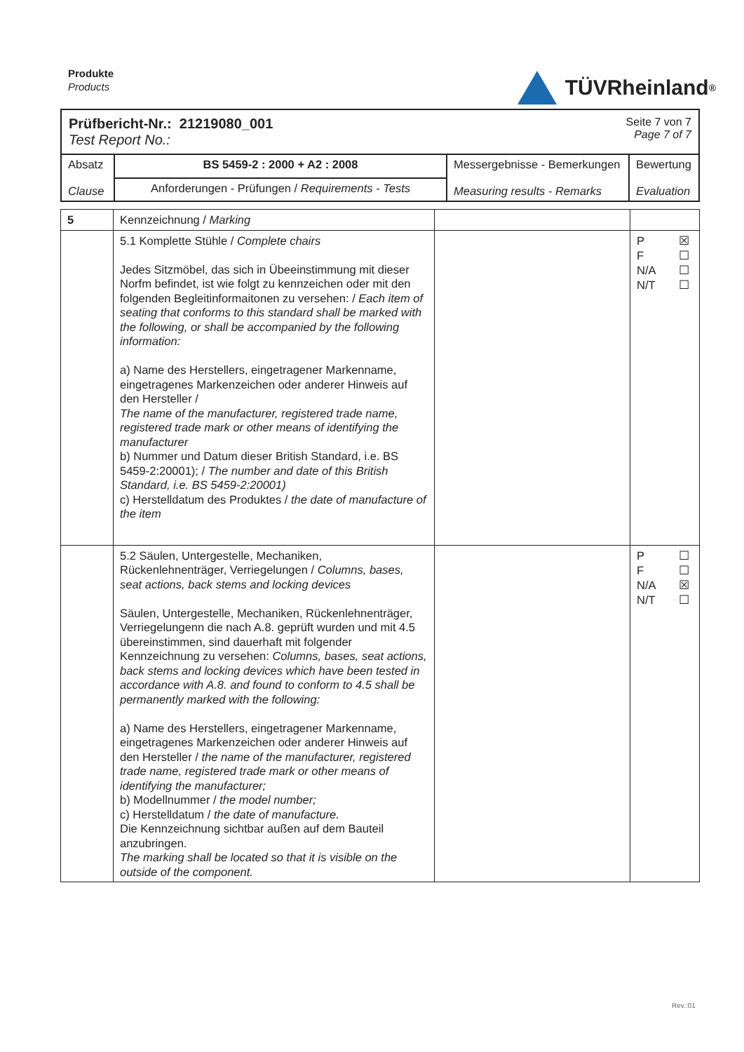Produkte
Products
TÜVRheinland<sup>®</sup>
| Prüfbericht-Nr.: 21219080_001 Test Report No.: Seite 7 von 7 Page 7 of 7 | | | |
| Absatz Clause | BS 5459-2 : 2000 + A2 : 2008 | Messergebnisse - Bemerkungen Measuring results - Remarks | Bewertung Evaluation |
| | Anforderungen - Prüfungen / Requirements - Tests | | |
| 5 | Kennzeichnung / Marking | | |
| | 5.1 Komplette Stühle / Complete chairs Jedes Sitzmöbel, das sich in Übeeinstimmung mit dieser Norfm befindet, ist wie folgt zu kennzeichen oder mit den folgenden Begleitinformaitonen zu versehen: / Each item of seating that conforms to this standard shall be marked with the following, or shall be accompanied by the following information: a) Name des Herstellers, eingetragener Markenname, eingetragenes Markenzeichen oder anderer Hinweis auf den Hersteller / The name of the manufacturer, registered trade name, registered trade mark or other means of identifying the manufacturer b) Nummer und Datum dieser British Standard, i.e. BS 5459-2:20001); / The number and date of this British Standard, i.e. BS 5459-2:20001) c) Herstelldatum des Produktes / the date of manufacture of the item | | P ☒ F ☐ N/A ☐ N/T ☐ |
| | 5.2 Säulen, Untergestelle, Mechaniken, Rückenlehnenträger, Verriegelungen / Columns, bases, seat actions, back stems and locking devices Säulen, Untergestelle, Mechaniken, Rückenlehnenträger, Verriegelungenn die nach A.8. geprüft wurden und mit 4.5 übereinstimmen, sind dauerhaft mit folgender Kennzeichnung zu versehen: Columns, bases, seat actions, back stems and locking devices which have been tested in accordance with A.8. and found to conform to 4.5 shall be permanently marked with the following: a) Name des Herstellers, eingetragener Markenname, eingetragenes Markenzeichen oder anderer Hinweis auf den Hersteller / the name of the manufacturer, registered trade name, registered trade mark or other means of identifying the manufacturer; b) Modellnummer / the model number; c) Herstelldatum / the date of manufacture. Die Kennzeichnung sichtbar außen auf dem Bauteil anzubringen. The marking shall be located so that it is visible on the outside of the component. | | P ☐ F ☐ N/A ☒ N/T ☐ |
Rev.:01